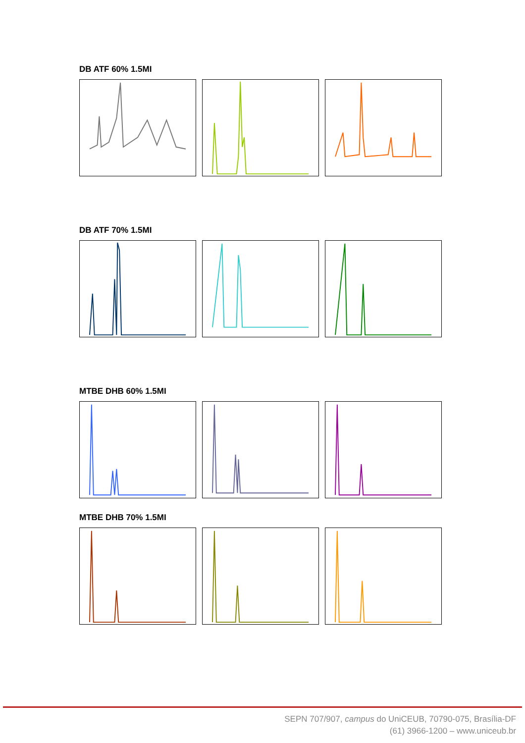DB ATF 60% 1.5MI
DB ATF 70% 1.5MI
MTBE DHB 60% 1.5MI
MTBE DHB 70% 1.5MI
SEPN 707/907, campus do UniCEUB, 70790-075, Brasília-DF
(61) 3966-1200 – www.uniceub.br